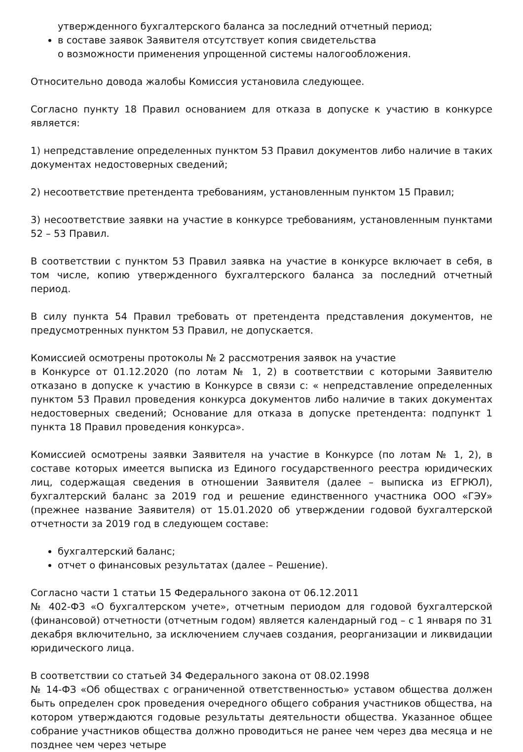утвержденного бухгалтерского баланса за последний отчетный период;
в составе заявок Заявителя отсутствует копия свидетельства
о возможности применения упрощенной системы налогообложения.
Относительно довода жалобы Комиссия установила следующее.
Согласно пункту 18 Правил основанием для отказа в допуске к участию в конкурсе является:
1) непредставление определенных пунктом 53 Правил документов либо наличие в таких документах недостоверных сведений;
2) несоответствие претендента требованиям, установленным пунктом 15 Правил;
3) несоответствие заявки на участие в конкурсе требованиям, установленным пунктами 52 – 53 Правил.
В соответствии с пунктом 53 Правил заявка на участие в конкурсе включает в себя, в том числе, копию утвержденного бухгалтерского баланса за последний отчетный период.
В силу пункта 54 Правил требовать от претендента представления документов, не предусмотренных пунктом 53 Правил, не допускается.
Комиссией осмотрены протоколы № 2 рассмотрения заявок на участие
в Конкурсе от 01.12.2020 (по лотам № 1, 2) в соответствии с которыми Заявителю отказано в допуске к участию в Конкурсе в связи с: « непредставление определенных пунктом 53 Правил проведения конкурса документов либо наличие в таких документах недостоверных сведений; Основание для отказа в допуске претендента: подпункт 1 пункта 18 Правил проведения конкурса».
Комиссией осмотрены заявки Заявителя на участие в Конкурсе (по лотам № 1, 2), в составе которых имеется выписка из Единого государственного реестра юридических лиц, содержащая сведения в отношении Заявителя (далее – выписка из ЕГРЮЛ), бухгалтерский баланс за 2019 год и решение единственного участника ООО «ГЭУ» (прежнее название Заявителя) от 15.01.2020 об утверждении годовой бухгалтерской отчетности за 2019 год в следующем составе:
бухгалтерский баланс;
отчет о финансовых результатах (далее – Решение).
Согласно части 1 статьи 15 Федерального закона от 06.12.2011
№ 402-ФЗ «О бухгалтерском учете», отчетным периодом для годовой бухгалтерской (финансовой) отчетности (отчетным годом) является календарный год – с 1 января по 31 декабря включительно, за исключением случаев создания, реорганизации и ликвидации юридического лица.
В соответствии со статьей 34 Федерального закона от 08.02.1998
№ 14-ФЗ «Об обществах с ограниченной ответственностью» уставом общества должен быть определен срок проведения очередного общего собрания участников общества, на котором утверждаются годовые результаты деятельности общества. Указанное общее собрание участников общества должно проводиться не ранее чем через два месяца и не позднее чем через четыре